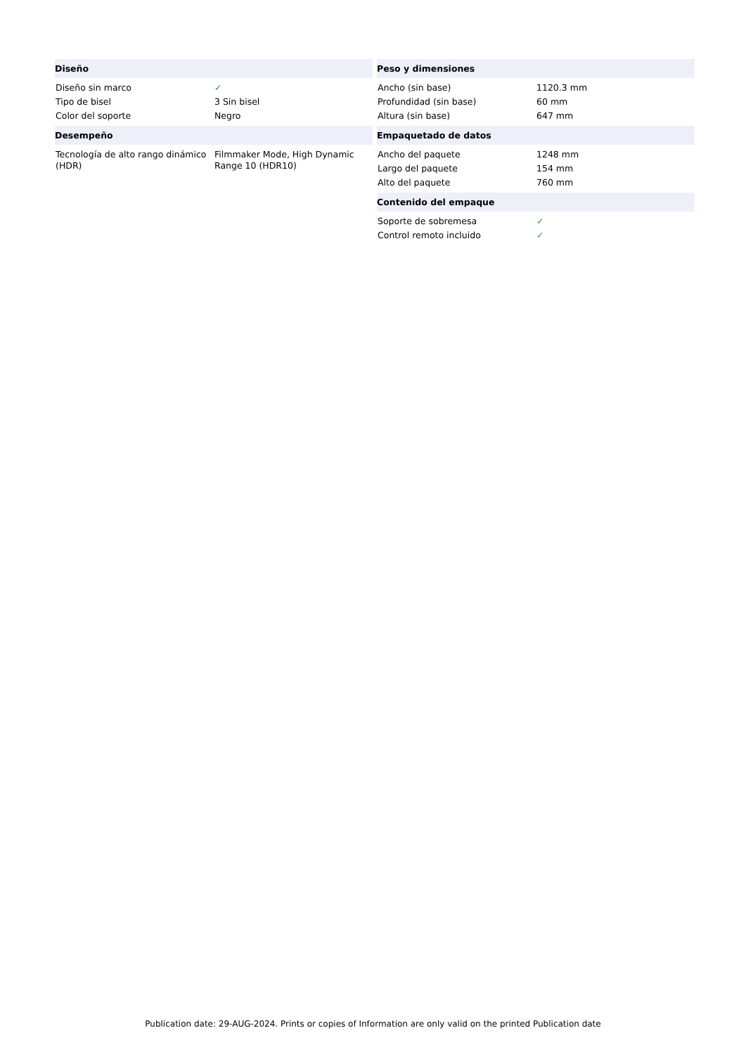| Diseño | |
| --- | --- |
| Diseño sin marco | ✓ |
| Tipo de bisel | 3 Sin bisel |
| Color del soporte | Negro |
| Desempeño | |
| Tecnología de alto rango dinámico (HDR) | Filmmaker Mode, High Dynamic Range 10 (HDR10) |
| Peso y dimensiones | |
| --- | --- |
| Ancho (sin base) | 1120.3 mm |
| Profundidad (sin base) | 60 mm |
| Altura (sin base) | 647 mm |
| Empaquetado de datos | |
| Ancho del paquete | 1248 mm |
| Largo del paquete | 154 mm |
| Alto del paquete | 760 mm |
| Contenido del empaque | |
| Soporte de sobremesa | ✓ |
| Control remoto incluido | ✓ |
Publication date: 29-AUG-2024. Prints or copies of Information are only valid on the printed Publication date